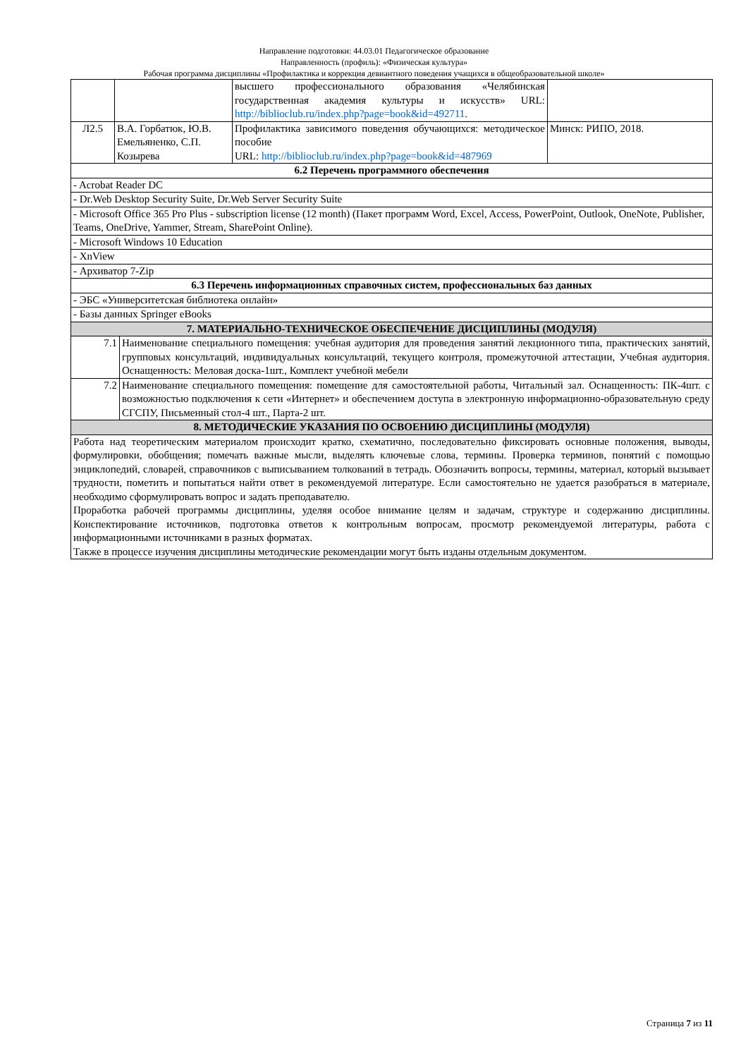Направление подготовки: 44.03.01 Педагогическое образование
Направленность (профиль): «Физическая культура»
Рабочая программа дисциплины «Профилактика и коррекция девиантного поведения учащихся в общеобразовательной школе»
| | | высшего профессионального образования «Челябинская государственная академия культуры и искусств» URL: http://biblioclub.ru/index.php?page=book&id=492711 . | |
| Л2.5 | В.А. Горбатюк, Ю.В. Емельяненко, С.П. Козырева | Профилактика зависимого поведения обучающихся: методическое пособие URL: http://biblioclub.ru/index.php?page=book&id=487969 | Минск: РИПО, 2018. |
| 6.2 Перечень программного обеспечения | | | |
| - Acrobat Reader DC | | | |
| - Dr.Web Desktop Security Suite, Dr.Web Server Security Suite | | | |
| - Microsoft Office 365 Pro Plus - subscription license (12 month) (Пакет программ Word, Excel, Access, PowerPoint, Outlook, OneNote, Publisher, Teams, OneDrive, Yammer, Stream, SharePoint Online). | | | |
| - Microsoft Windows 10 Education | | | |
| - XnView | | | |
| - Архиватор 7-Zip | | | |
| 6.3 Перечень информационных справочных систем, профессиональных баз данных | | | |
| - ЭБС «Университетская библиотека онлайн» | | | |
| - Базы данных Springer eBooks | | | |
| 7. МАТЕРИАЛЬНО-ТЕХНИЧЕСКОЕ ОБЕСПЕЧЕНИЕ ДИСЦИПЛИНЫ (МОДУЛЯ) | | | |
| / 7.1 / Наименование специального помещения: учебная аудитория для проведения занятий лекционного типа, практических занятий, групповых консультаций, индивидуальных консультаций, текущего контроля, промежуточной аттестации, Учебная аудитория. Оснащенность: Меловая доска-1шт., Комплект учебной мебели / | | | |
| / 7.2 / Наименование специального помещения: помещение для самостоятельной работы, Читальный зал. Оснащенность: ПК-4шт. с возможностью подключения к сети «Интернет» и обеспечением доступа в электронную информационно-образовательную среду СГСПУ, Письменный стол-4 шт., Парта-2 шт. / | | | |
| 8. МЕТОДИЧЕСКИЕ УКАЗАНИЯ ПО ОСВОЕНИЮ ДИСЦИПЛИНЫ (МОДУЛЯ) | | | |
| Работа над теоретическим материалом происходит кратко, схематично, последовательно фиксировать основные положения, выводы, формулировки, обобщения; помечать важные мысли, выделять ключевые слова, термины. Проверка терминов, понятий с помощью энциклопедий, словарей, справочников с выписыванием толкований в тетрадь. Обозначить вопросы, термины, материал, который вызывает трудности, пометить и попытаться найти ответ в рекомендуемой литературе. Если самостоятельно не удается разобраться в материале, необходимо сформулировать вопрос и задать преподавателю. Проработка рабочей программы дисциплины, уделяя особое внимание целям и задачам, структуре и содержанию дисциплины. Конспектирование источников, подготовка ответов к контрольным вопросам, просмотр рекомендуемой литературы, работа с информационными источниками в разных форматах. Также в процессе изучения дисциплины методические рекомендации могут быть изданы отдельным документом. | | | |
Страница 7 из 11